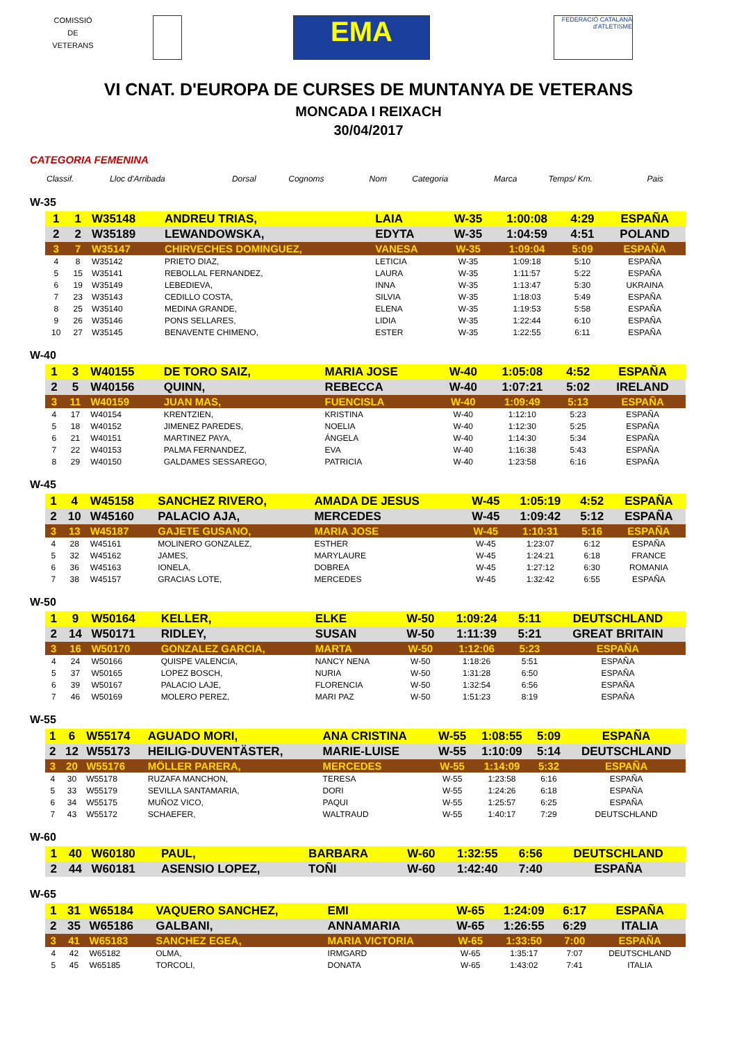COMISSIÓ
DE
VETERANS
EMA
FEDERACIÓ CATALANA d'ATLETISME
VI CNAT. D'EUROPA DE CURSES DE MUNTANYA DE VETERANS
MONCADA I REIXACH
30/04/2017
CATEGORIA FEMENINA
| Classif. | Lloc d'Arribada | Dorsal | Cognoms | Nom | Categoria | Marca | Temps/ Km. | Pais |
| --- | --- | --- | --- | --- | --- | --- | --- | --- |
W-35
| 1 | 1 | W35148 | ANDREU TRIAS, | LAIA | W-35 | 1:00:08 | 4:29 | ESPAÑA |
| 2 | 2 | W35189 | LEWANDOWSKA, | EDYTA | W-35 | 1:04:59 | 4:51 | POLAND |
| 3 | 7 | W35147 | CHIRVECHES DOMINGUEZ, | VANESA | W-35 | 1:09:04 | 5:09 | ESPAÑA |
| 4 | 8 | W35142 | PRIETO DIAZ, | LETICIA | W-35 | 1:09:18 | 5:10 | ESPAÑA |
| 5 | 15 | W35141 | REBOLLAL FERNANDEZ, | LAURA | W-35 | 1:11:57 | 5:22 | ESPAÑA |
| 6 | 19 | W35149 | LEBEDIEVA, | INNA | W-35 | 1:13:47 | 5:30 | UKRAINA |
| 7 | 23 | W35143 | CEDILLO COSTA, | SILVIA | W-35 | 1:18:03 | 5:49 | ESPAÑA |
| 8 | 25 | W35140 | MEDINA GRANDE, | ELENA | W-35 | 1:19:53 | 5:58 | ESPAÑA |
| 9 | 26 | W35146 | PONS SELLARES, | LIDIA | W-35 | 1:22:44 | 6:10 | ESPAÑA |
| 10 | 27 | W35145 | BENAVENTE CHIMENO, | ESTER | W-35 | 1:22:55 | 6:11 | ESPAÑA |
W-40
| 1 | 3 | W40155 | DE TORO SAIZ, | MARIA JOSE | W-40 | 1:05:08 | 4:52 | ESPAÑA |
| 2 | 5 | W40156 | QUINN, | REBECCA | W-40 | 1:07:21 | 5:02 | IRELAND |
| 3 | 11 | W40159 | JUAN MAS, | FUENCISLA | W-40 | 1:09:49 | 5:13 | ESPAÑA |
| 4 | 17 | W40154 | KRENTZIEN, | KRISTINA | W-40 | 1:12:10 | 5:23 | ESPAÑA |
| 5 | 18 | W40152 | JIMENEZ PAREDES, | NOELIA | W-40 | 1:12:30 | 5:25 | ESPAÑA |
| 6 | 21 | W40151 | MARTINEZ PAYA, | ÁNGELA | W-40 | 1:14:30 | 5:34 | ESPAÑA |
| 7 | 22 | W40153 | PALMA FERNANDEZ, | EVA | W-40 | 1:16:38 | 5:43 | ESPAÑA |
| 8 | 29 | W40150 | GALDAMES SESSAREGO, | PATRICIA | W-40 | 1:23:58 | 6:16 | ESPAÑA |
W-45
| 1 | 4 | W45158 | SANCHEZ RIVERO, | AMADA DE JESUS | W-45 | 1:05:19 | 4:52 | ESPAÑA |
| 2 | 10 | W45160 | PALACIO AJA, | MERCEDES | W-45 | 1:09:42 | 5:12 | ESPAÑA |
| 3 | 13 | W45187 | GAJETE GUSANO, | MARIA JOSE | W-45 | 1:10:31 | 5:16 | ESPAÑA |
| 4 | 28 | W45161 | MOLINERO GONZALEZ, | ESTHER | W-45 | 1:23:07 | 6:12 | ESPAÑA |
| 5 | 32 | W45162 | JAMES, | MARYLAURE | W-45 | 1:24:21 | 6:18 | FRANCE |
| 6 | 36 | W45163 | IONELA, | DOBREA | W-45 | 1:27:12 | 6:30 | ROMANIA |
| 7 | 38 | W45157 | GRACIAS LOTE, | MERCEDES | W-45 | 1:32:42 | 6:55 | ESPAÑA |
W-50
| 1 | 9 | W50164 | KELLER, | ELKE | W-50 | 1:09:24 | 5:11 | DEUTSCHLAND |
| 2 | 14 | W50171 | RIDLEY, | SUSAN | W-50 | 1:11:39 | 5:21 | GREAT BRITAIN |
| 3 | 16 | W50170 | GONZALEZ GARCIA, | MARTA | W-50 | 1:12:06 | 5:23 | ESPAÑA |
| 4 | 24 | W50166 | QUISPE VALENCIA, | NANCY NENA | W-50 | 1:18:26 | 5:51 | ESPAÑA |
| 5 | 37 | W50165 | LOPEZ BOSCH, | NURIA | W-50 | 1:31:28 | 6:50 | ESPAÑA |
| 6 | 39 | W50167 | PALACIO LAJE, | FLORENCIA | W-50 | 1:32:54 | 6:56 | ESPAÑA |
| 7 | 46 | W50169 | MOLERO PEREZ, | MARI PAZ | W-50 | 1:51:23 | 8:19 | ESPAÑA |
W-55
| 1 | 6 | W55174 | AGUADO MORI, | ANA CRISTINA | W-55 | 1:08:55 | 5:09 | ESPAÑA |
| 2 | 12 | W55173 | HEILIG-DUVENTÄSTER, | MARIE-LUISE | W-55 | 1:10:09 | 5:14 | DEUTSCHLAND |
| 3 | 20 | W55176 | MÖLLER PARERA, | MERCEDES | W-55 | 1:14:09 | 5:32 | ESPAÑA |
| 4 | 30 | W55178 | RUZAFA MANCHON, | TERESA | W-55 | 1:23:58 | 6:16 | ESPAÑA |
| 5 | 33 | W55179 | SEVILLA SANTAMARIA, | DORI | W-55 | 1:24:26 | 6:18 | ESPAÑA |
| 6 | 34 | W55175 | MUÑOZ VICO, | PAQUI | W-55 | 1:25:57 | 6:25 | ESPAÑA |
| 7 | 43 | W55172 | SCHAEFER, | WALTRAUD | W-55 | 1:40:17 | 7:29 | DEUTSCHLAND |
W-60
| 1 | 40 | W60180 | PAUL, | BARBARA | W-60 | 1:32:55 | 6:56 | DEUTSCHLAND |
| 2 | 44 | W60181 | ASENSIO LOPEZ, | TOÑI | W-60 | 1:42:40 | 7:40 | ESPAÑA |
W-65
| 1 | 31 | W65184 | VAQUERO SANCHEZ, | EMI | W-65 | 1:24:09 | 6:17 | ESPAÑA |
| 2 | 35 | W65186 | GALBANI, | ANNAMARIA | W-65 | 1:26:55 | 6:29 | ITALIA |
| 3 | 41 | W65183 | SANCHEZ EGEA, | MARIA VICTORIA | W-65 | 1:33:50 | 7:00 | ESPAÑA |
| 4 | 42 | W65182 | OLMA, | IRMGARD | W-65 | 1:35:17 | 7:07 | DEUTSCHLAND |
| 5 | 45 | W65185 | TORCOLI, | DONATA | W-65 | 1:43:02 | 7:41 | ITALIA |